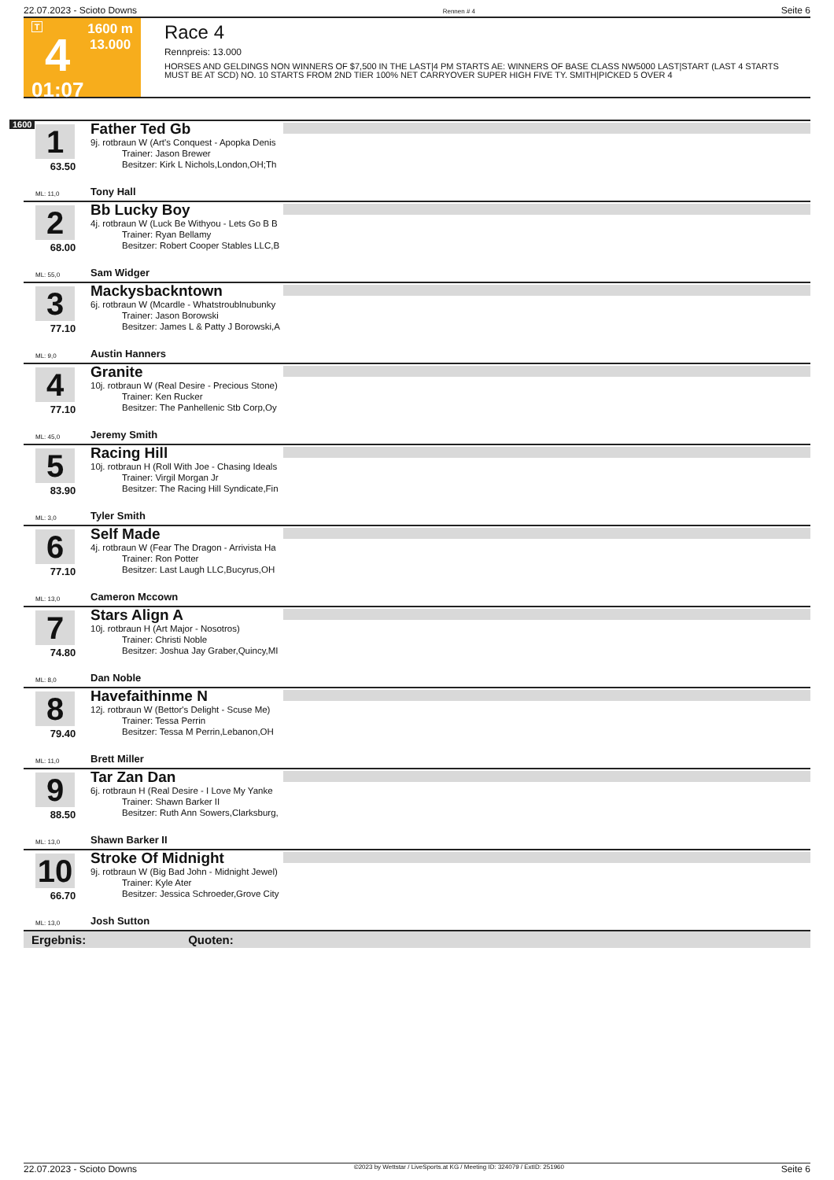22.07.2023 - Scioto Downs Rennen # 4 Seite 6
T
4
01:07
1600 m
13.000
Race 4
Rennpreis: 13.000
HORSES AND GELDINGS NON WINNERS OF $7,500 IN THE LAST|4 PM STARTS AE: WINNERS OF BASE CLASS NW5000 LAST|START (LAST 4 STARTS MUST BE AT SCD) NO. 10 STARTS FROM 2ND TIER 100% NET CARRYOVER SUPER HIGH FIVE TY. SMITH|PICKED 5 OVER 4
1600
1
63.50
ML: 11,0
Father Ted Gb
9j. rotbraun W (Art's Conquest - Apopka Denis
Trainer: Jason Brewer
Besitzer: Kirk L Nichols,London,OH;Th
Tony Hall
2
68.00
ML: 55,0
Bb Lucky Boy
4j. rotbraun W (Luck Be Withyou - Lets Go B B
Trainer: Ryan Bellamy
Besitzer: Robert Cooper Stables LLC,B
Sam Widger
3
77.10
ML: 9,0
Mackysbackntown
6j. rotbraun W (Mcardle - Whatstroublnubunky
Trainer: Jason Borowski
Besitzer: James L & Patty J Borowski,A
Austin Hanners
4
77.10
ML: 45,0
Granite
10j. rotbraun W (Real Desire - Precious Stone)
Trainer: Ken Rucker
Besitzer: The Panhellenic Stb Corp,Oy
Jeremy Smith
5
83.90
ML: 3,0
Racing Hill
10j. rotbraun H (Roll With Joe - Chasing Ideals
Trainer: Virgil Morgan Jr
Besitzer: The Racing Hill Syndicate,Fin
Tyler Smith
6
77.10
ML: 13,0
Self Made
4j. rotbraun W (Fear The Dragon - Arrivista Ha
Trainer: Ron Potter
Besitzer: Last Laugh LLC,Bucyrus,OH
Cameron Mccown
7
74.80
ML: 8,0
Stars Align A
10j. rotbraun H (Art Major - Nosotros)
Trainer: Christi Noble
Besitzer: Joshua Jay Graber,Quincy,MI
Dan Noble
8
79.40
ML: 11,0
Havefaithinme N
12j. rotbraun W (Bettor's Delight - Scuse Me)
Trainer: Tessa Perrin
Besitzer: Tessa M Perrin,Lebanon,OH
Brett Miller
9
88.50
ML: 13,0
Tar Zan Dan
6j. rotbraun H (Real Desire - I Love My Yanke
Trainer: Shawn Barker II
Besitzer: Ruth Ann Sowers,Clarksburg,
Shawn Barker II
10
66.70
ML: 13,0
Stroke Of Midnight
9j. rotbraun W (Big Bad John - Midnight Jewel)
Trainer: Kyle Ater
Besitzer: Jessica Schroeder,Grove City
Josh Sutton
Ergebnis: Quoten:
22.07.2023 - Scioto Downs ©2023 by Wettstar / LiveSports.at KG / Meeting ID: 324079 / ExtID: 251960 Seite 6